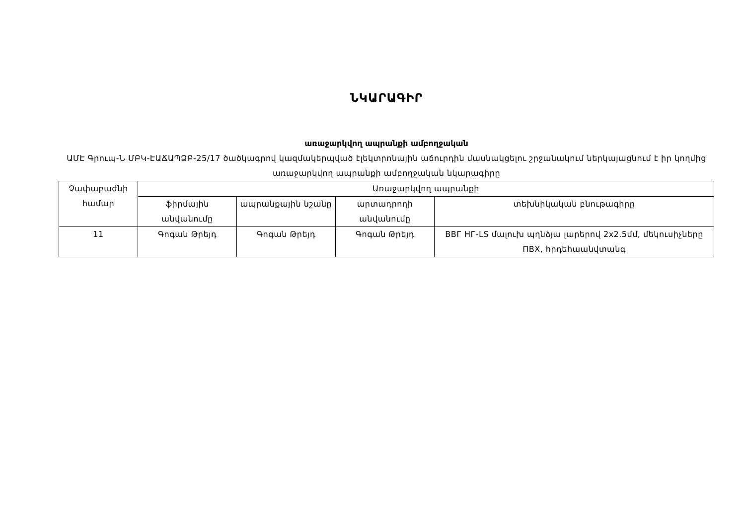ՆԿԱՐԱԳԻՐ
առաջարկվող ապրանքի ամբողջական
ԱՄԷ Գրուպ-Ն ՄԲԿ-ԷԱՃԱՊՁԲ-25/17 ծածկագրով կազմակերպված էլեկտրոնային աճուրդին մասնակցելու շրջանակում ներկայացնում է իր կողմից առաջարկվող ապրանքի ամբողջական նկարագիրը
| Չափաբաժնի համար | Առաջարկվող ապրանքի | | | |
| --- | --- | --- | --- | --- |
| | ֆիրմային անվանումը | ապրանքային նշանը | արտադրողի անվանումը | տեխնիկական բնութագիրը |
| 11 | Գոգան Թրեյդ | Գոգան Թրեյդ | Գոգան Թրեյդ | ВВГ НГ-LS մալուխ պղնձյա լարերով 2x2.5մմ, մեկուսիչները ПВХ, հրդեհաանվտանգ |